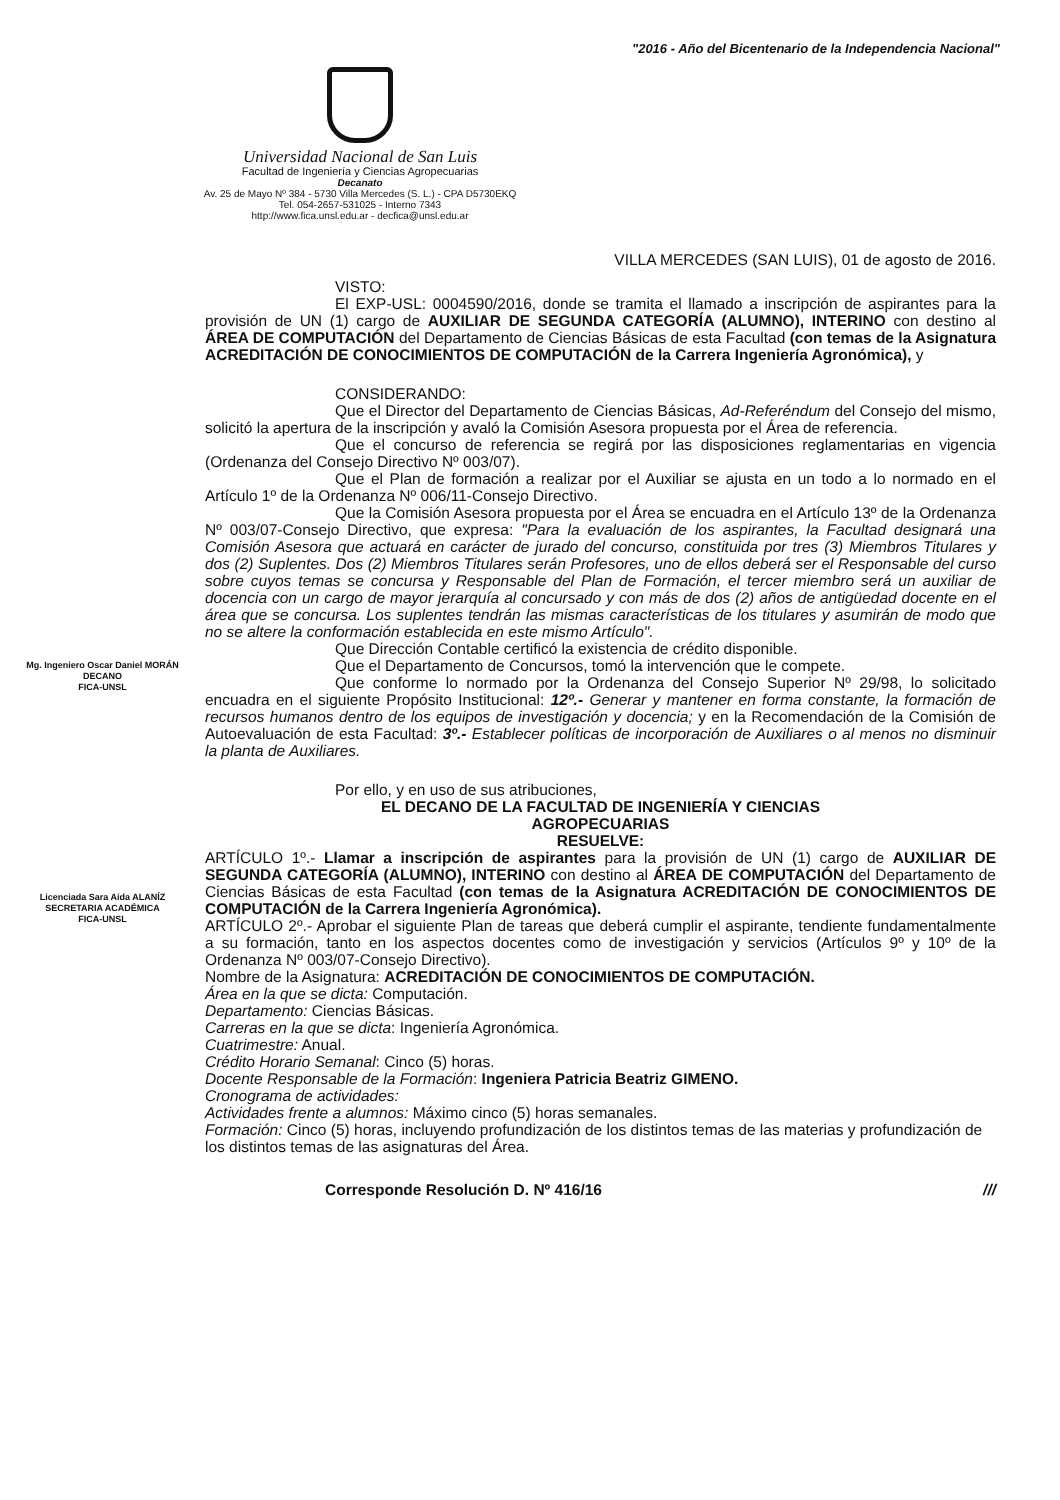"2016 - Año del Bicentenario de la Independencia Nacional"
Universidad Nacional de San Luis
Facultad de Ingeniería y Ciencias Agropecuarias
Decanato
Av. 25 de Mayo Nº 384 - 5730 Villa Mercedes (S. L.) - CPA D5730EKQ
Tel. 054-2657-531025 - Interno 7343
http://www.fica.unsl.edu.ar - decfica@unsl.edu.ar
VILLA MERCEDES (SAN LUIS), 01 de agosto de 2016.
VISTO:
El EXP-USL: 0004590/2016, donde se tramita el llamado a inscripción de aspirantes para la provisión de UN (1) cargo de AUXILIAR DE SEGUNDA CATEGORÍA (ALUMNO), INTERINO con destino al ÁREA DE COMPUTACIÓN del Departamento de Ciencias Básicas de esta Facultad (con temas de la Asignatura ACREDITACIÓN DE CONOCIMIENTOS DE COMPUTACIÓN de la Carrera Ingeniería Agronómica), y
CONSIDERANDO:
Que el Director del Departamento de Ciencias Básicas, Ad-Referéndum del Consejo del mismo, solicitó la apertura de la inscripción y avaló la Comisión Asesora propuesta por el Área de referencia.
Que el concurso de referencia se regirá por las disposiciones reglamentarias en vigencia (Ordenanza del Consejo Directivo Nº 003/07).
Que el Plan de formación a realizar por el Auxiliar se ajusta en un todo a lo normado en el Artículo 1º de la Ordenanza Nº 006/11-Consejo Directivo.
Mg. Ingeniero Oscar Daniel MORÁN
DECANO
FICA-UNSL
Que la Comisión Asesora propuesta por el Área se encuadra en el Artículo 13º de la Ordenanza Nº 003/07-Consejo Directivo, que expresa: "Para la evaluación de los aspirantes, la Facultad designará una Comisión Asesora que actuará en carácter de jurado del concurso, constituida por tres (3) Miembros Titulares y dos (2) Suplentes. Dos (2) Miembros Titulares serán Profesores, uno de ellos deberá ser el Responsable del curso sobre cuyos temas se concursa y Responsable del Plan de Formación, el tercer miembro será un auxiliar de docencia con un cargo de mayor jerarquía al concursado y con más de dos (2) años de antigüedad docente en el área que se concursa. Los suplentes tendrán las mismas características de los titulares y asumirán de modo que no se altere la conformación establecida en este mismo Artículo".
Que Dirección Contable certificó la existencia de crédito disponible.
Que el Departamento de Concursos, tomó la intervención que le compete.
Que conforme lo normado por la Ordenanza del Consejo Superior Nº 29/98, lo solicitado encuadra en el siguiente Propósito Institucional: 12º.- Generar y mantener en forma constante, la formación de recursos humanos dentro de los equipos de investigación y docencia; y en la Recomendación de la Comisión de Autoevaluación de esta Facultad: 3º.- Establecer políticas de incorporación de Auxiliares o al menos no disminuir la planta de Auxiliares.
Por ello, y en uso de sus atribuciones,
EL DECANO DE LA FACULTAD DE INGENIERÍA Y CIENCIAS
AGROPECUARIAS
RESUELVE:
Licenciada Sara Aída ALANÍZ
SECRETARIA ACADÉMICA
FICA-UNSL
ARTÍCULO 1º.- Llamar a inscripción de aspirantes para la provisión de UN (1) cargo de AUXILIAR DE SEGUNDA CATEGORÍA (ALUMNO), INTERINO con destino al ÁREA DE COMPUTACIÓN del Departamento de Ciencias Básicas de esta Facultad (con temas de la Asignatura ACREDITACIÓN DE CONOCIMIENTOS DE COMPUTACIÓN de la Carrera Ingeniería Agronómica).
ARTÍCULO 2º.- Aprobar el siguiente Plan de tareas que deberá cumplir el aspirante, tendiente fundamentalmente a su formación, tanto en los aspectos docentes como de investigación y servicios (Artículos 9º y 10º de la Ordenanza Nº 003/07-Consejo Directivo).
Nombre de la Asignatura: ACREDITACIÓN DE CONOCIMIENTOS DE COMPUTACIÓN.
Área en la que se dicta: Computación.
Departamento: Ciencias Básicas.
Carreras en la que se dicta: Ingeniería Agronómica.
Cuatrimestre: Anual.
Crédito Horario Semanal: Cinco (5) horas.
Docente Responsable de la Formación: Ingeniera Patricia Beatriz GIMENO.
Cronograma de actividades:
Actividades frente a alumnos: Máximo cinco (5) horas semanales.
Formación: Cinco (5) horas, incluyendo profundización de los distintos temas de las materias y profundización de los distintos temas de las asignaturas del Área.
Corresponde Resolución D. Nº 416/16 ///